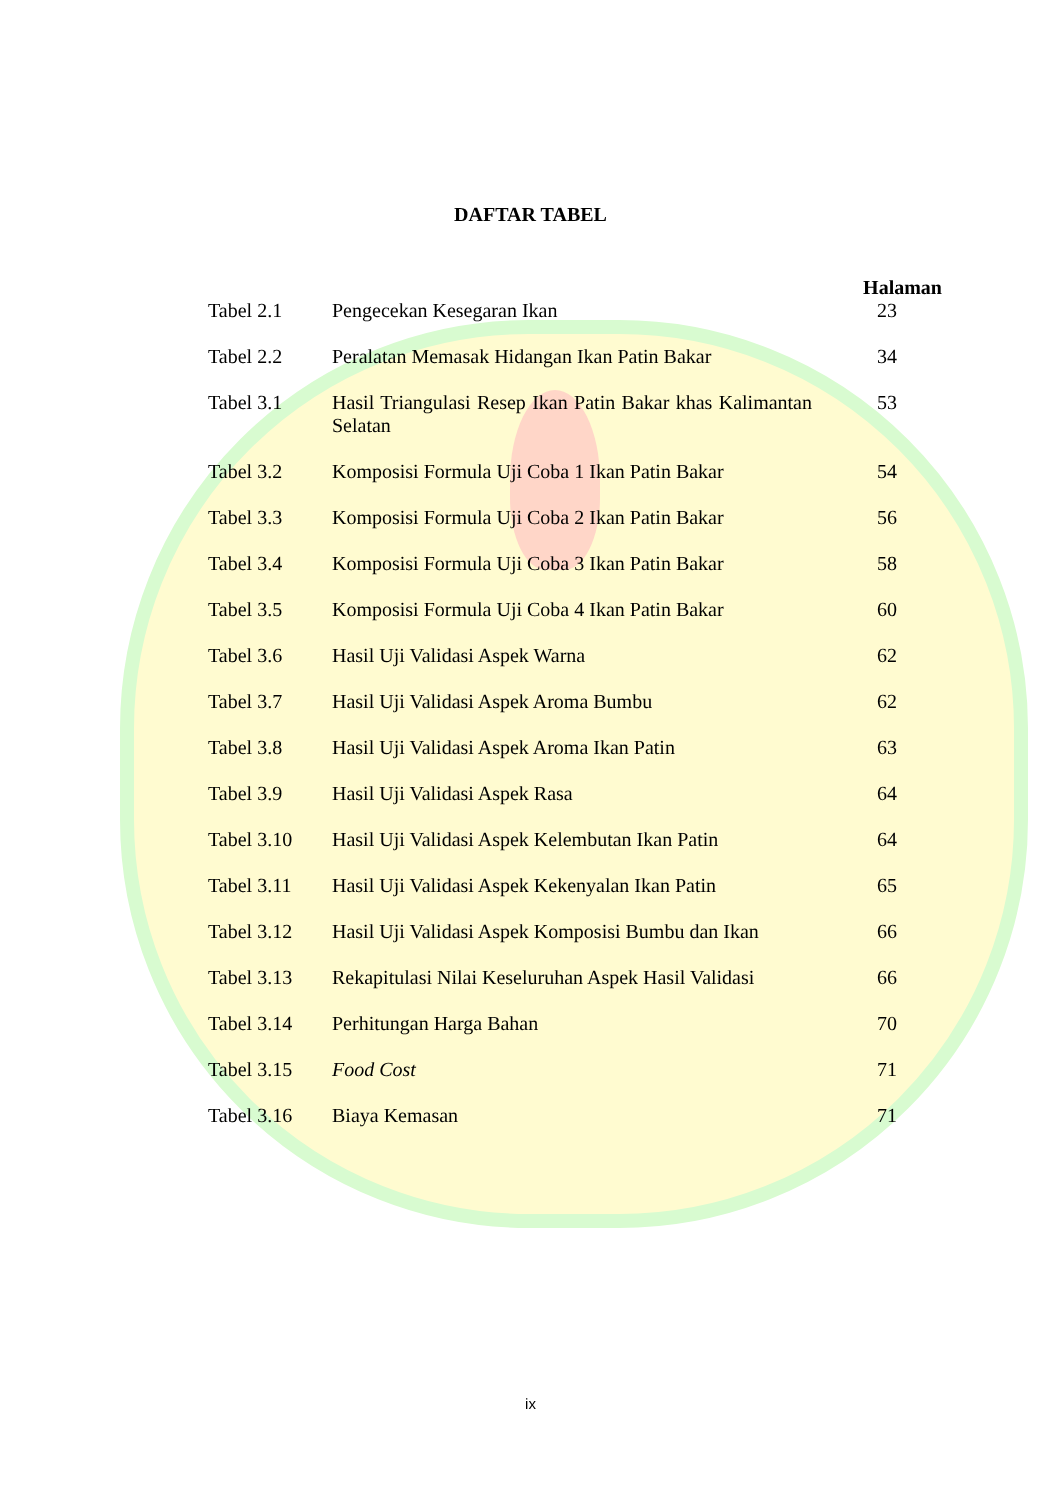DAFTAR TABEL
| | | Halaman |
| Tabel 2.1 | Pengecekan Kesegaran Ikan | 23 |
| Tabel 2.2 | Peralatan Memasak Hidangan Ikan Patin Bakar | 34 |
| Tabel 3.1 | Hasil Triangulasi Resep Ikan Patin Bakar khas Kalimantan Selatan | 53 |
| Tabel 3.2 | Komposisi Formula Uji Coba 1 Ikan Patin Bakar | 54 |
| Tabel 3.3 | Komposisi Formula Uji Coba 2 Ikan Patin Bakar | 56 |
| Tabel 3.4 | Komposisi Formula Uji Coba 3 Ikan Patin Bakar | 58 |
| Tabel 3.5 | Komposisi Formula Uji Coba 4 Ikan Patin Bakar | 60 |
| Tabel 3.6 | Hasil Uji Validasi Aspek Warna | 62 |
| Tabel 3.7 | Hasil Uji Validasi Aspek Aroma Bumbu | 62 |
| Tabel 3.8 | Hasil Uji Validasi Aspek Aroma Ikan Patin | 63 |
| Tabel 3.9 | Hasil Uji Validasi Aspek Rasa | 64 |
| Tabel 3.10 | Hasil Uji Validasi Aspek Kelembutan Ikan Patin | 64 |
| Tabel 3.11 | Hasil Uji Validasi Aspek Kekenyalan Ikan Patin | 65 |
| Tabel 3.12 | Hasil Uji Validasi Aspek Komposisi Bumbu dan Ikan | 66 |
| Tabel 3.13 | Rekapitulasi Nilai Keseluruhan Aspek Hasil Validasi | 66 |
| Tabel 3.14 | Perhitungan Harga Bahan | 70 |
| Tabel 3.15 | Food Cost | 71 |
| Tabel 3.16 | Biaya Kemasan | 71 |
ix